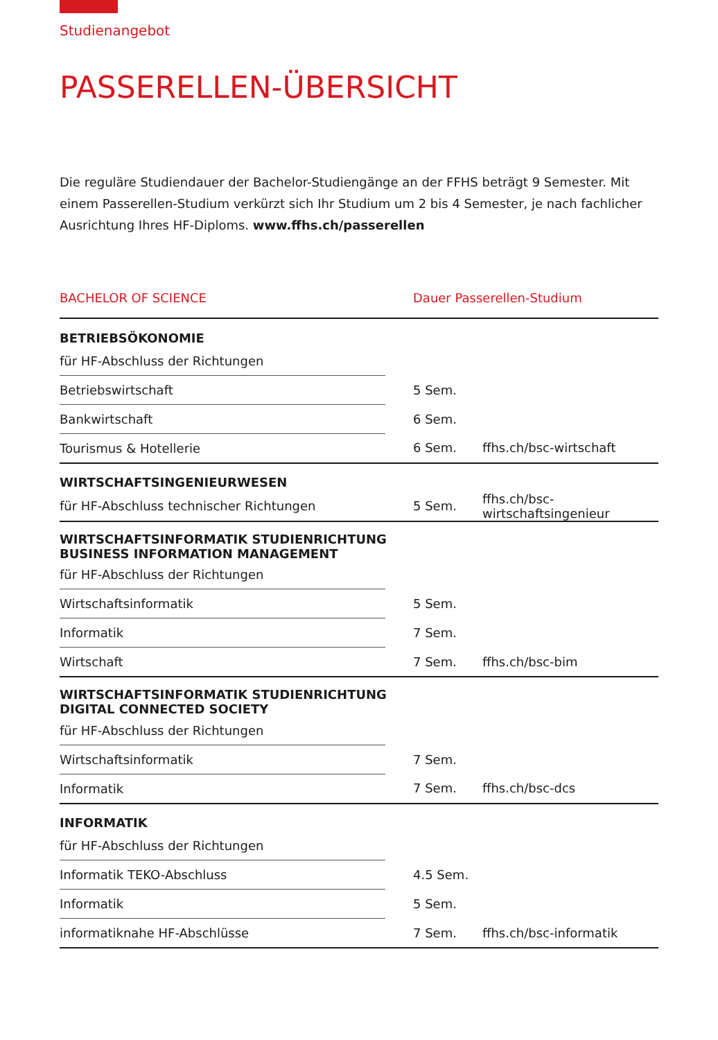Studienangebot
PASSERELLEN-ÜBERSICHT
Die reguläre Studiendauer der Bachelor-Studiengänge an der FFHS beträgt 9 Semester. Mit einem Passerellen-Studium verkürzt sich Ihr Studium um 2 bis 4 Semester, je nach fachlicher Ausrichtung Ihres HF-Diploms. www.ffhs.ch/passerellen
| BACHELOR OF SCIENCE | Dauer Passerellen-Studium | |
| --- | --- | --- |
| BETRIEBSÖKONOMIE | | |
| für HF-Abschluss der Richtungen | | |
| Betriebswirtschaft | 5 Sem. | |
| Bankwirtschaft | 6 Sem. | |
| Tourismus & Hotellerie | 6 Sem. | ffhs.ch/bsc-wirtschaft |
| WIRTSCHAFTSINGENIEURWESEN | | |
| für HF-Abschluss technischer Richtungen | 5 Sem. | ffhs.ch/bsc-wirtschaftsingenieur |
| WIRTSCHAFTSINFORMATIK STUDIENRICHTUNG BUSINESS INFORMATION MANAGEMENT | | |
| für HF-Abschluss der Richtungen | | |
| Wirtschaftsinformatik | 5 Sem. | |
| Informatik | 7 Sem. | |
| Wirtschaft | 7 Sem. | ffhs.ch/bsc-bim |
| WIRTSCHAFTSINFORMATIK STUDIENRICHTUNG DIGITAL CONNECTED SOCIETY | | |
| für HF-Abschluss der Richtungen | | |
| Wirtschaftsinformatik | 7 Sem. | |
| Informatik | 7 Sem. | ffhs.ch/bsc-dcs |
| INFORMATIK | | |
| für HF-Abschluss der Richtungen | | |
| Informatik TEKO-Abschluss | 4.5 Sem. | |
| Informatik | 5 Sem. | |
| informatiknahe HF-Abschlüsse | 7 Sem. | ffhs.ch/bsc-informatik |